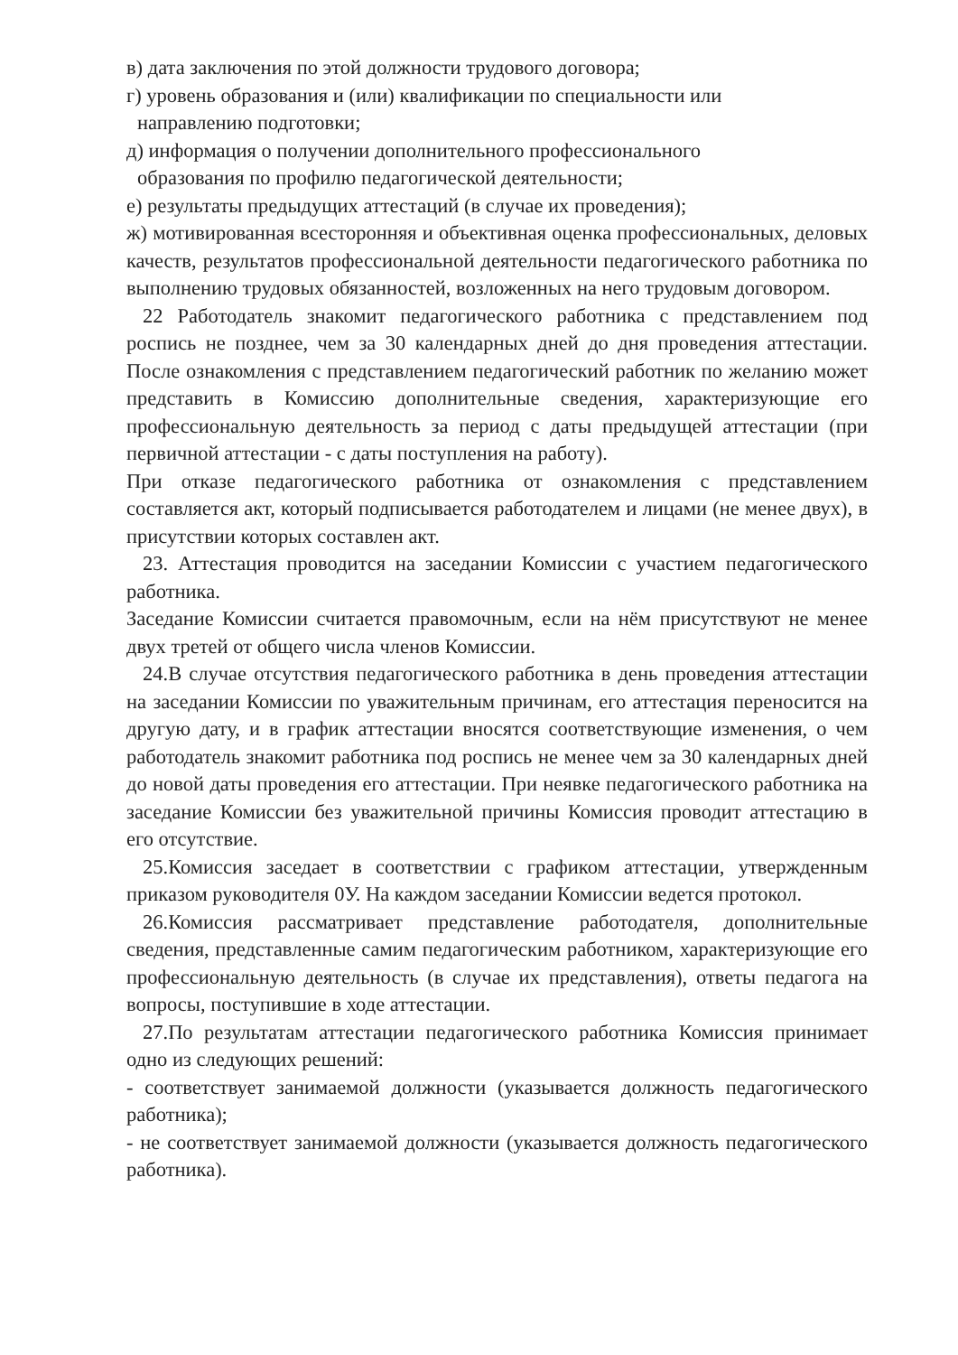в) дата заключения по этой должности трудового договора;
г) уровень образования и (или) квалификации по специальности или
направлению подготовки;
д) информация о получении дополнительного профессионального
образования по профилю педагогической деятельности;
е) результаты предыдущих аттестаций (в случае их проведения);
ж) мотивированная всесторонняя и объективная оценка профессиональных, деловых качеств, результатов профессиональной деятельности педагогического работника по выполнению трудовых обязанностей, возложенных на него трудовым договором.
22 Работодатель знакомит педагогического работника с представлением под роспись не позднее, чем за 30 календарных дней до дня проведения аттестации. После ознакомления с представлением педагогический работник по желанию может представить в Комиссию дополнительные сведения, характеризующие его профессиональную деятельность за период с даты предыдущей аттестации (при первичной аттестации - с даты поступления на работу).
При отказе педагогического работника от ознакомления с представлением составляется акт, который подписывается работодателем и лицами (не менее двух), в присутствии которых составлен акт.
23. Аттестация проводится на заседании Комиссии с участием педагогического работника.
Заседание Комиссии считается правомочным, если на нём присутствуют не менее двух третей от общего числа членов Комиссии.
24.В случае отсутствия педагогического работника в день проведения аттестации на заседании Комиссии по уважительным причинам, его аттестация переносится на другую дату, и в график аттестации вносятся соответствующие изменения, о чем работодатель знакомит работника под роспись не менее чем за 30 календарных дней до новой даты проведения его аттестации. При неявке педагогического работника на заседание Комиссии без уважительной причины Комиссия проводит аттестацию в его отсутствие.
25.Комиссия заседает в соответствии с графиком аттестации, утвержденным приказом руководителя 0У. На каждом заседании Комиссии ведется протокол.
26.Комиссия рассматривает представление работодателя, дополнительные сведения, представленные самим педагогическим работником, характеризующие его профессиональную деятельность (в случае их представления), ответы педагога на вопросы, поступившие в ходе аттестации.
27.По результатам аттестации педагогического работника Комиссия принимает одно из следующих решений:
- соответствует занимаемой должности (указывается должность педагогического работника);
- не соответствует занимаемой должности (указывается должность педагогического работника).